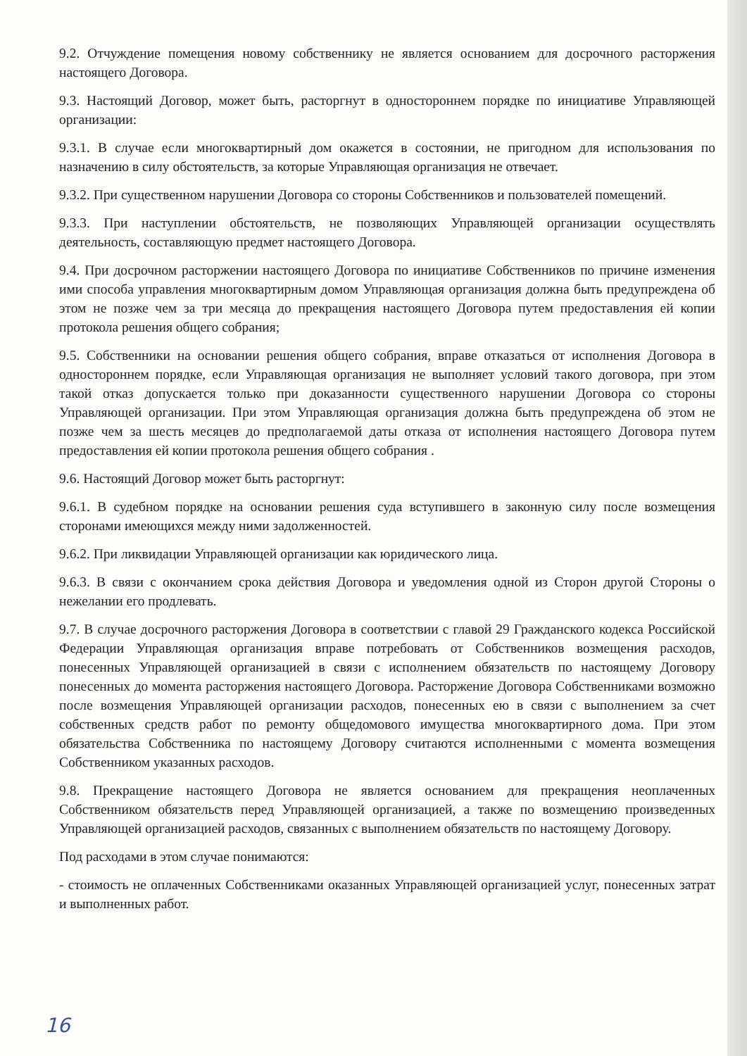9.2. Отчуждение помещения новому собственнику не является основанием для досрочного расторжения настоящего Договора.
9.3. Настоящий Договор, может быть, расторгнут в одностороннем порядке по инициативе Управляющей организации:
9.3.1. В случае если многоквартирный дом окажется в состоянии, не пригодном для использования по назначению в силу обстоятельств, за которые Управляющая организация не отвечает.
9.3.2. При существенном нарушении Договора со стороны Собственников и пользователей помещений.
9.3.3. При наступлении обстоятельств, не позволяющих Управляющей организации осуществлять деятельность, составляющую предмет настоящего Договора.
9.4. При досрочном расторжении настоящего Договора по инициативе Собственников по причине изменения ими способа управления многоквартирным домом Управляющая организация должна быть предупреждена об этом не позже чем за три месяца до прекращения настоящего Договора путем предоставления ей копии протокола решения общего собрания;
9.5. Собственники на основании решения общего собрания, вправе отказаться от исполнения Договора в одностороннем порядке, если Управляющая организация не выполняет условий такого договора, при этом такой отказ допускается только при доказанности существенного нарушении Договора со стороны Управляющей организации. При этом Управляющая организация должна быть предупреждена об этом не позже чем за шесть месяцев до предполагаемой даты отказа от исполнения настоящего Договора путем предоставления ей копии протокола решения общего собрания .
9.6. Настоящий Договор может быть расторгнут:
9.6.1. В судебном порядке на основании решения суда вступившего в законную силу после возмещения сторонами имеющихся между ними задолженностей.
9.6.2. При ликвидации Управляющей организации как юридического лица.
9.6.3. В связи с окончанием срока действия Договора и уведомления одной из Сторон другой Стороны о нежелании его продлевать.
9.7. В случае досрочного расторжения Договора в соответствии с главой 29 Гражданского кодекса Российской Федерации Управляющая организация вправе потребовать от Собственников возмещения расходов, понесенных Управляющей организацией в связи с исполнением обязательств по настоящему Договору понесенных до момента расторжения настоящего Договора. Расторжение Договора Собственниками возможно после возмещения Управляющей организации расходов, понесенных ею в связи с выполнением за счет собственных средств работ по ремонту общедомового имущества многоквартирного дома. При этом обязательства Собственника по настоящему Договору считаются исполненными с момента возмещения Собственником указанных расходов.
9.8. Прекращение настоящего Договора не является основанием для прекращения неоплаченных Собственником обязательств перед Управляющей организацией, а также по возмещению произведенных Управляющей организацией расходов, связанных с выполнением обязательств по настоящему Договору.
Под расходами в этом случае понимаются:
- стоимость не оплаченных Собственниками оказанных Управляющей организацией услуг, понесенных затрат и выполненных работ.
16